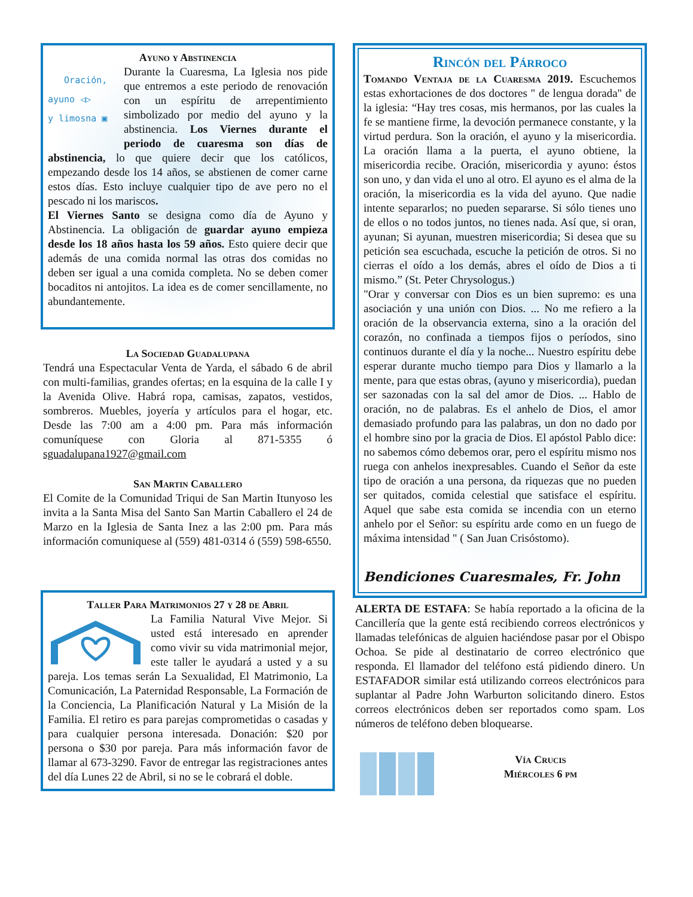Ayuno y Abstinencia
Oración,
ayuno ◁▷
y limosna ▣
Durante la Cuaresma, La Iglesia nos pide que entremos a este periodo de renovación con un espíritu de arrepentimiento simbolizado por medio del ayuno y la abstinencia. Los Viernes durante el periodo de cuaresma son días de abstinencia, lo que quiere decir que los católicos, empezando desde los 14 años, se abstienen de comer carne estos días. Esto incluye cualquier tipo de ave pero no el pescado ni los mariscos.
El Viernes Santo se designa como día de Ayuno y Abstinencia. La obligación de guardar ayuno empieza desde los 18 años hasta los 59 años. Esto quiere decir que además de una comida normal las otras dos comidas no deben ser igual a una comida completa. No se deben comer bocaditos ni antojitos. La idea es de comer sencillamente, no abundantemente.
La Sociedad Guadalupana
Tendrá una Espectacular Venta de Yarda, el sábado 6 de abril con multi-familias, grandes ofertas; en la esquina de la calle I y la Avenida Olive. Habrá ropa, camisas, zapatos, vestidos, sombreros. Muebles, joyería y artículos para el hogar, etc. Desde las 7:00 am a 4:00 pm. Para más información comuníquese con Gloria al 871-5355 ó sguadalupana1927@gmail.com
San Martin Caballero
El Comite de la Comunidad Triqui de San Martin Itunyoso les invita a la Santa Misa del Santo San Martin Caballero el 24 de Marzo en la Iglesia de Santa Inez a las 2:00 pm. Para más información comuniquese al (559) 481-0314 ó (559) 598-6550.
Taller Para Matrimonios 27 y 28 de Abril
La Familia Natural Vive Mejor. Si usted está interesado en aprender como vivir su vida matrimonial mejor, este taller le ayudará a usted y a su pareja. Los temas serán La Sexualidad, El Matrimonio, La Comunicación, La Paternidad Responsable, La Formación de la Conciencia, La Planificación Natural y La Misión de la Familia. El retiro es para parejas comprometidas o casadas y para cualquier persona interesada. Donación: $20 por persona o $30 por pareja. Para más información favor de llamar al 673-3290. Favor de entregar las registraciones antes del día Lunes 22 de Abril, si no se le cobrará el doble.
Rincón del Párroco
Tomando Ventaja de la Cuaresma 2019. Escuchemos estas exhortaciones de dos doctores " de lengua dorada" de la iglesia: “Hay tres cosas, mis hermanos, por las cuales la fe se mantiene firme, la devoción permanece constante, y la virtud perdura. Son la oración, el ayuno y la misericordia. La oración llama a la puerta, el ayuno obtiene, la misericordia recibe. Oración, misericordia y ayuno: éstos son uno, y dan vida el uno al otro. El ayuno es el alma de la oración, la misericordia es la vida del ayuno. Que nadie intente separarlos; no pueden separarse. Si sólo tienes uno de ellos o no todos juntos, no tienes nada. Así que, si oran, ayunan; Si ayunan, muestren misericordia; Si desea que su petición sea escuchada, escuche la petición de otros. Si no cierras el oído a los demás, abres el oído de Dios a ti mismo.” (St. Peter Chrysologus.)
"Orar y conversar con Dios es un bien supremo: es una asociación y una unión con Dios. ... No me refiero a la oración de la observancia externa, sino a la oración del corazón, no confinada a tiempos fijos o períodos, sino continuos durante el día y la noche... Nuestro espíritu debe esperar durante mucho tiempo para Dios y llamarlo a la mente, para que estas obras, (ayuno y misericordia), puedan ser sazonadas con la sal del amor de Dios. ... Hablo de oración, no de palabras. Es el anhelo de Dios, el amor demasiado profundo para las palabras, un don no dado por el hombre sino por la gracia de Dios. El apóstol Pablo dice: no sabemos cómo debemos orar, pero el espíritu mismo nos ruega con anhelos inexpresables. Cuando el Señor da este tipo de oración a una persona, da riquezas que no pueden ser quitados, comida celestial que satisface el espíritu. Aquel que sabe esta comida se incendia con un eterno anhelo por el Señor: su espíritu arde como en un fuego de máxima intensidad " ( San Juan Crisóstomo).
Bendiciones Cuaresmales, Fr. John
ALERTA DE ESTAFA: Se había reportado a la oficina de la Cancillería que la gente está recibiendo correos electrónicos y llamadas telefónicas de alguien haciéndose pasar por el Obispo Ochoa. Se pide al destinatario de correo electrónico que responda. El llamador del teléfono está pidiendo dinero. Un ESTAFADOR similar está utilizando correos electrónicos para suplantar al Padre John Warburton solicitando dinero. Estos correos electrónicos deben ser reportados como spam. Los números de teléfono deben bloquearse.
Vía Crucis
Miércoles 6 pm